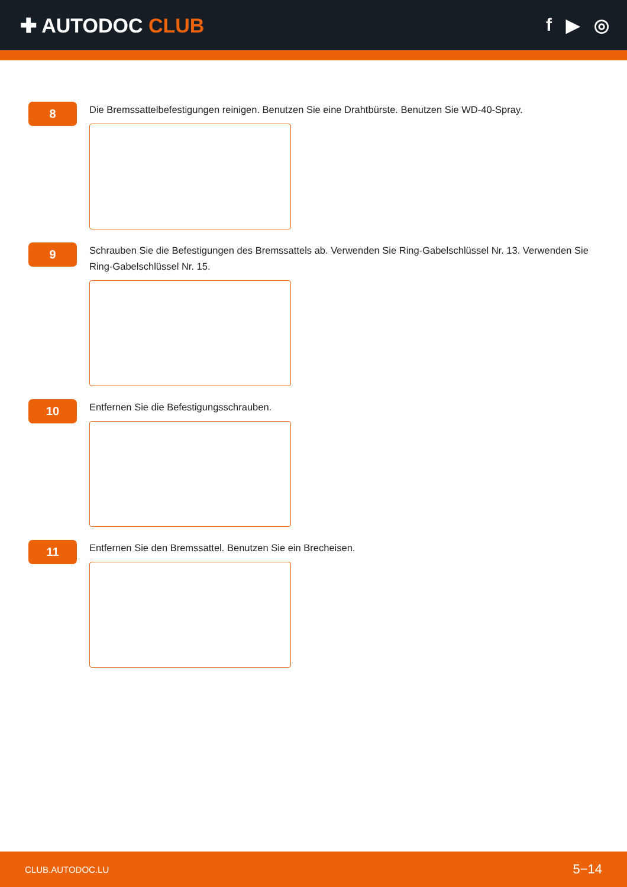✚ AUTODOC CLUB f ▶ ◎
8
Die Bremssattelbefestigungen reinigen. Benutzen Sie eine Drahtbürste. Benutzen Sie WD-40-Spray.
9
Schrauben Sie die Befestigungen des Bremssattels ab. Verwenden Sie Ring-Gabelschlüssel Nr. 13. Verwenden Sie Ring-Gabelschlüssel Nr. 15.
10
Entfernen Sie die Befestigungsschrauben.
11
Entfernen Sie den Bremssattel. Benutzen Sie ein Brecheisen.
CLUB.AUTODOC.LU 5−14